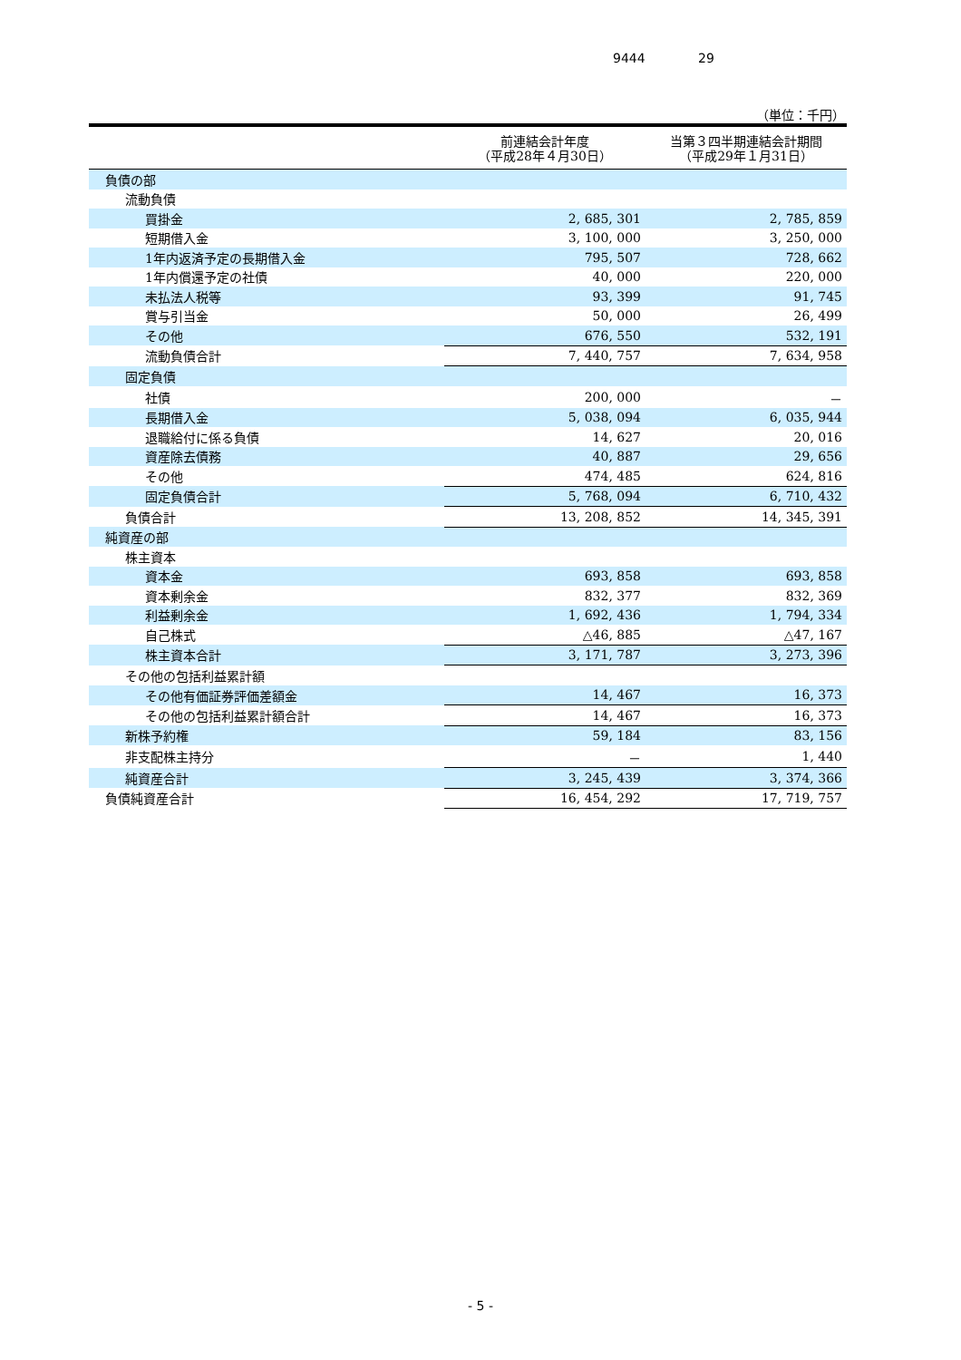9444 29
（単位：千円）
| | 前連結会計年度 （平成28年４月30日） | 当第３四半期連結会計期間 （平成29年１月31日） |
| --- | --- | --- |
| 負債の部 | | |
| 流動負債 | | |
| 買掛金 | 2, 685, 301 | 2, 785, 859 |
| 短期借入金 | 3, 100, 000 | 3, 250, 000 |
| 1年内返済予定の長期借入金 | 795, 507 | 728, 662 |
| 1年内償還予定の社債 | 40, 000 | 220, 000 |
| 未払法人税等 | 93, 399 | 91, 745 |
| 賞与引当金 | 50, 000 | 26, 499 |
| その他 | 676, 550 | 532, 191 |
| 流動負債合計 | 7, 440, 757 | 7, 634, 958 |
| 固定負債 | | |
| 社債 | 200, 000 | － |
| 長期借入金 | 5, 038, 094 | 6, 035, 944 |
| 退職給付に係る負債 | 14, 627 | 20, 016 |
| 資産除去債務 | 40, 887 | 29, 656 |
| その他 | 474, 485 | 624, 816 |
| 固定負債合計 | 5, 768, 094 | 6, 710, 432 |
| 負債合計 | 13, 208, 852 | 14, 345, 391 |
| 純資産の部 | | |
| 株主資本 | | |
| 資本金 | 693, 858 | 693, 858 |
| 資本剰余金 | 832, 377 | 832, 369 |
| 利益剰余金 | 1, 692, 436 | 1, 794, 334 |
| 自己株式 | △46, 885 | △47, 167 |
| 株主資本合計 | 3, 171, 787 | 3, 273, 396 |
| その他の包括利益累計額 | | |
| その他有価証券評価差額金 | 14, 467 | 16, 373 |
| その他の包括利益累計額合計 | 14, 467 | 16, 373 |
| 新株予約権 | 59, 184 | 83, 156 |
| 非支配株主持分 | － | 1, 440 |
| 純資産合計 | 3, 245, 439 | 3, 374, 366 |
| 負債純資産合計 | 16, 454, 292 | 17, 719, 757 |
- 5 -